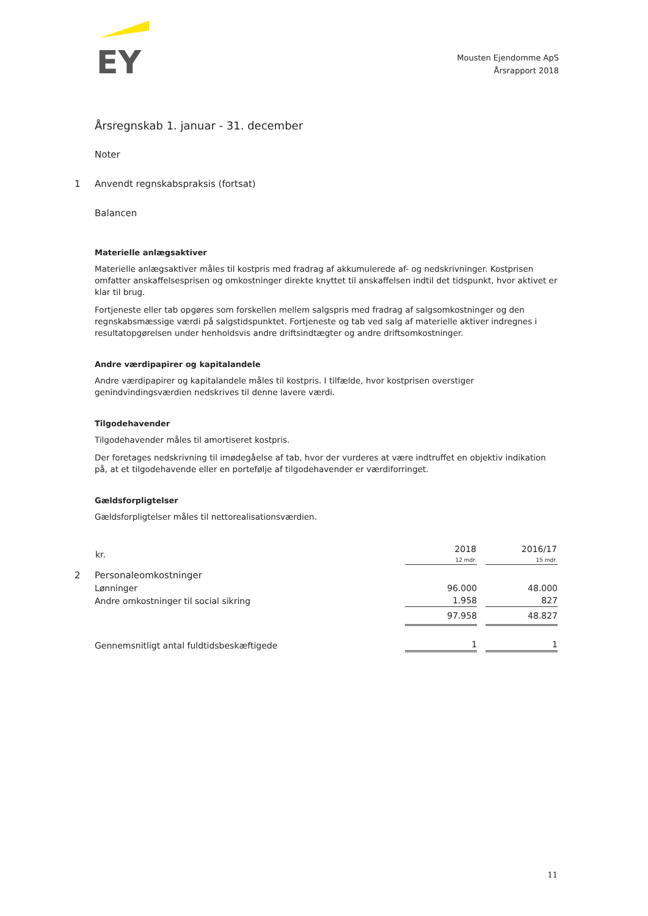EY
Mousten Ejendomme ApS
Årsrapport 2018
Årsregnskab 1. januar - 31. december
Noter
1 Anvendt regnskabspraksis (fortsat)
Balancen
Materielle anlægsaktiver
Materielle anlægsaktiver måles til kostpris med fradrag af akkumulerede af- og nedskrivninger. Kostprisen omfatter anskaffelsesprisen og omkostninger direkte knyttet til anskaffelsen indtil det tidspunkt, hvor aktivet er klar til brug.
Fortjeneste eller tab opgøres som forskellen mellem salgspris med fradrag af salgsomkostninger og den regnskabsmæssige værdi på salgstidspunktet. Fortjeneste og tab ved salg af materielle aktiver indregnes i resultatopgørelsen under henholdsvis andre driftsindtægter og andre driftsomkostninger.
Andre værdipapirer og kapitalandele
Andre værdipapirer og kapitalandele måles til kostpris. I tilfælde, hvor kostprisen overstiger genindvindingsværdien nedskrives til denne lavere værdi.
Tilgodehavender
Tilgodehavender måles til amortiseret kostpris.
Der foretages nedskrivning til imødegåelse af tab, hvor der vurderes at være indtruffet en objektiv indikation på, at et tilgodehavende eller en portefølje af tilgodehavender er værdiforringet.
Gældsforpligtelser
Gældsforpligtelser måles til nettorealisationsværdien.
| kr. | 2018 12 mdr. | 2016/17 15 mdr. |
| --- | --- | --- |
| 2 Personaleomkostninger | | |
| Lønninger | 96.000 | 48.000 |
| Andre omkostninger til social sikring | 1.958 | 827 |
| | 97.958 | 48.827 |
| Gennemsnitligt antal fuldtidsbeskæftigede | 1 | 1 |
11